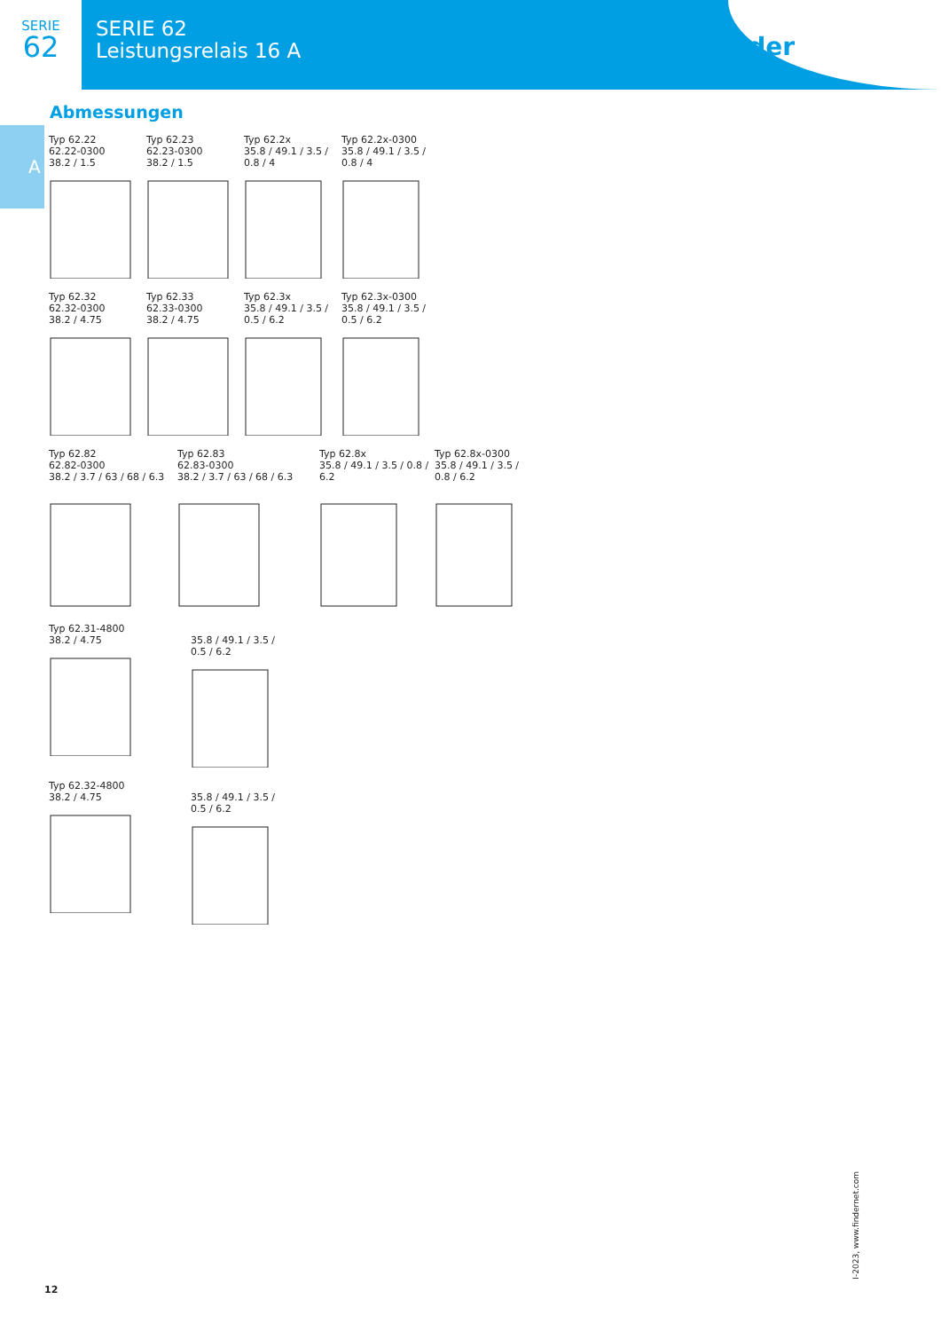SERIE
62
SERIE 62
Leistungsrelais 16 A
finder
A
Abmessungen
Typ 62.22
62.22-0300
38.2 / 1.5
Typ 62.23
62.23-0300
38.2 / 1.5
Typ 62.2x
35.8 / 49.1 / 3.5 / 0.8 / 4
Typ 62.2x-0300
35.8 / 49.1 / 3.5 / 0.8 / 4
Typ 62.32
62.32-0300
38.2 / 4.75
Typ 62.33
62.33-0300
38.2 / 4.75
Typ 62.3x
35.8 / 49.1 / 3.5 / 0.5 / 6.2
Typ 62.3x-0300
35.8 / 49.1 / 3.5 / 0.5 / 6.2
Typ 62.82
62.82-0300
38.2 / 3.7 / 63 / 68 / 6.3
Typ 62.83
62.83-0300
38.2 / 3.7 / 63 / 68 / 6.3
Typ 62.8x
35.8 / 49.1 / 3.5 / 0.8 / 6.2
Typ 62.8x-0300
35.8 / 49.1 / 3.5 / 0.8 / 6.2
Typ 62.31-4800
38.2 / 4.75
35.8 / 49.1 / 3.5 / 0.5 / 6.2
Typ 62.32-4800
38.2 / 4.75
35.8 / 49.1 / 3.5 / 0.5 / 6.2
I-2023, www.findernet.com
12